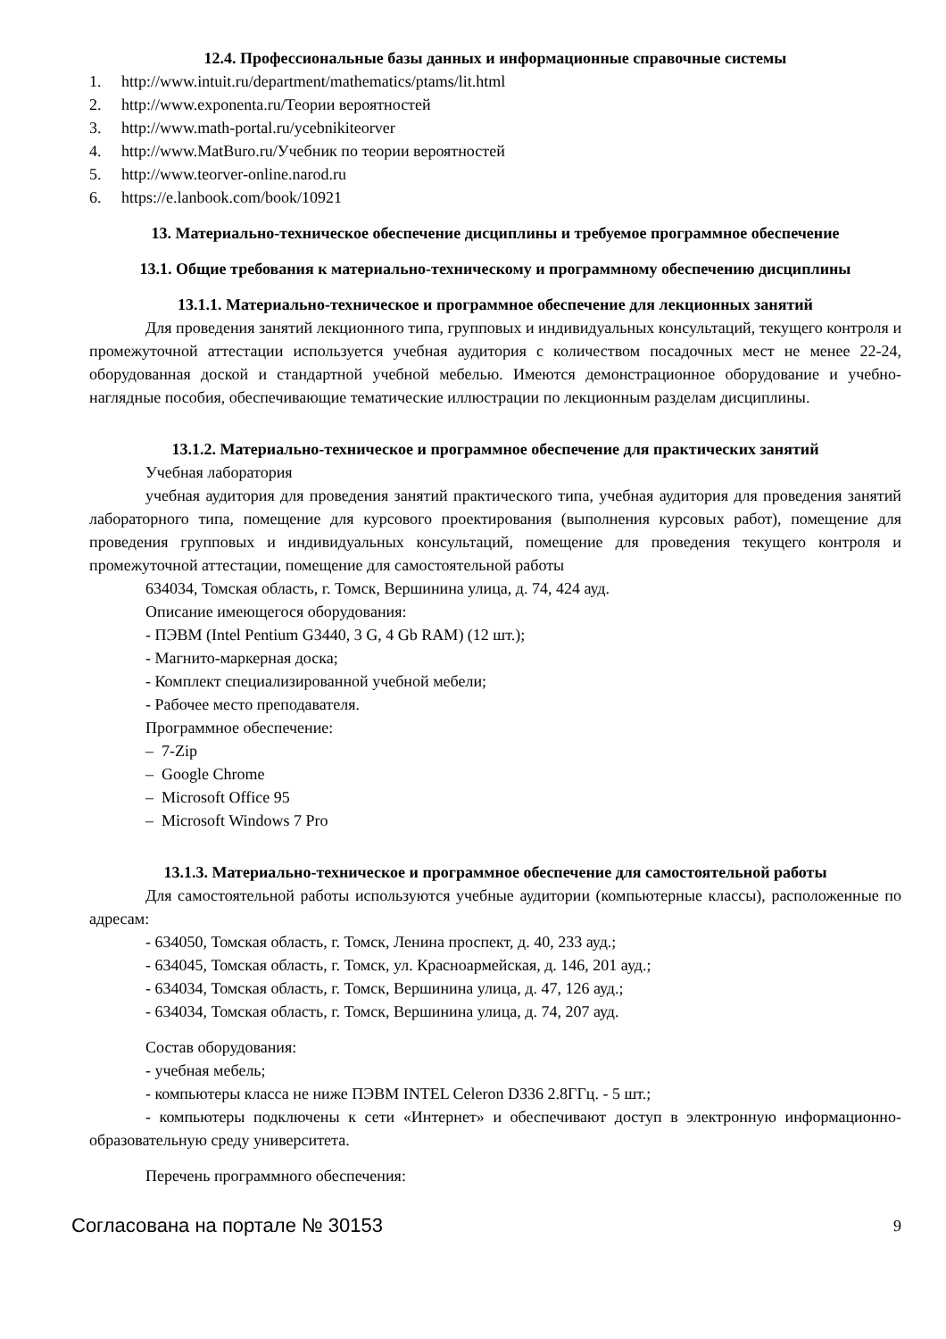12.4. Профессиональные базы данных и информационные справочные системы
1. http://www.intuit.ru/department/mathematics/ptams/lit.html
2. http://www.exponenta.ru/Теории вероятностей
3. http://www.math-portal.ru/ycebnikiteorver
4. http://www.MatBuro.ru/Учебник по теории вероятностей
5. http://www.teorver-online.narod.ru
6. https://e.lanbook.com/book/10921
13. Материально-техническое обеспечение дисциплины и требуемое программное обеспечение
13.1. Общие требования к материально-техническому и программному обеспечению дисциплины
13.1.1. Материально-техническое и программное обеспечение для лекционных занятий
Для проведения занятий лекционного типа, групповых и индивидуальных консультаций, текущего контроля и промежуточной аттестации используется учебная аудитория с количеством посадочных мест не менее 22-24, оборудованная доской и стандартной учебной мебелью. Имеются демонстрационное оборудование и учебно-наглядные пособия, обеспечивающие тематические иллюстрации по лекционным разделам дисциплины.
13.1.2. Материально-техническое и программное обеспечение для практических занятий
Учебная лаборатория
учебная аудитория для проведения занятий практического типа, учебная аудитория для проведения занятий лабораторного типа, помещение для курсового проектирования (выполнения курсовых работ), помещение для проведения групповых и индивидуальных консультаций, помещение для проведения текущего контроля и промежуточной аттестации, помещение для самостоятельной работы
634034, Томская область, г. Томск, Вершинина улица, д. 74, 424 ауд.
Описание имеющегося оборудования:
- ПЭВМ (Intel Pentium G3440, 3 G, 4 Gb RAM) (12 шт.);
- Магнито-маркерная доска;
- Комплект специализированной учебной мебели;
- Рабочее место преподавателя.
Программное обеспечение:
– 7-Zip
– Google Chrome
– Microsoft Office 95
– Microsoft Windows 7 Pro
13.1.3. Материально-техническое и программное обеспечение для самостоятельной работы
Для самостоятельной работы используются учебные аудитории (компьютерные классы), расположенные по адресам:
- 634050, Томская область, г. Томск, Ленина проспект, д. 40, 233 ауд.;
- 634045, Томская область, г. Томск, ул. Красноармейская, д. 146, 201 ауд.;
- 634034, Томская область, г. Томск, Вершинина улица, д. 47, 126 ауд.;
- 634034, Томская область, г. Томск, Вершинина улица, д. 74, 207 ауд.
Состав оборудования:
- учебная мебель;
- компьютеры класса не ниже ПЭВМ INTEL Celeron D336 2.8ГГц. - 5 шт.;
- компьютеры подключены к сети «Интернет» и обеспечивают доступ в электронную информационно-образовательную среду университета.
Перечень программного обеспечения:
Согласована на портале № 30153 9